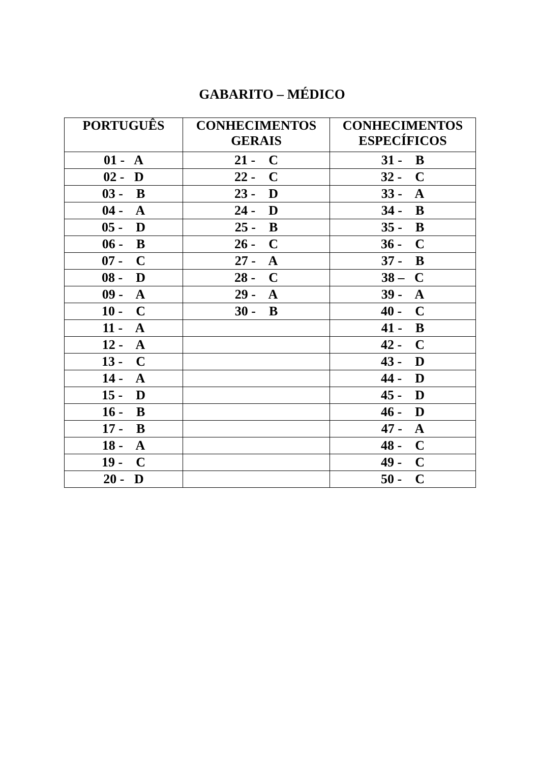GABARITO – MÉDICO
| PORTUGUÊS | CONHECIMENTOS GERAIS | CONHECIMENTOS ESPECÍFICOS |
| --- | --- | --- |
| 01 - A | 21 - C | 31 - B |
| 02 - D | 22 - C | 32 - C |
| 03 - B | 23 - D | 33 - A |
| 04 - A | 24 - D | 34 - B |
| 05 - D | 25 - B | 35 - B |
| 06 - B | 26 - C | 36 - C |
| 07 - C | 27 - A | 37 - B |
| 08 - D | 28 - C | 38 – C |
| 09 - A | 29 - A | 39 - A |
| 10 - C | 30 - B | 40 - C |
| 11 - A | | 41 - B |
| 12 - A | | 42 - C |
| 13 - C | | 43 - D |
| 14 - A | | 44 - D |
| 15 - D | | 45 - D |
| 16 - B | | 46 - D |
| 17 - B | | 47 - A |
| 18 - A | | 48 - C |
| 19 - C | | 49 - C |
| 20 - D | | 50 - C |